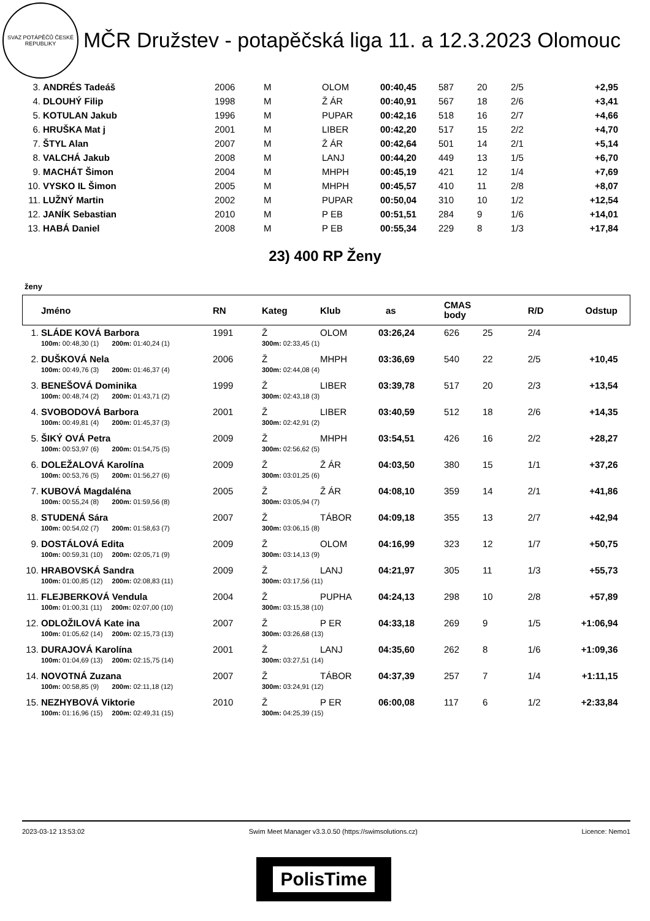SVAZ POTÁPĚČŮ ČESKÉ REPUBLIKY
MČR Družstev - potapěčská liga 11. a 12.3.2023 Olomouc
| 3. | ANDRÉS Tadeáš | 2006 | M | OLOM | 00:40,45 | 587 | 20 | 2/5 | +2,95 |
| 4. | DLOUHÝ Filip | 1998 | M | Ž ÁR | 00:40,91 | 567 | 18 | 2/6 | +3,41 |
| 5. | KOTULAN Jakub | 1996 | M | PUPAR | 00:42,16 | 518 | 16 | 2/7 | +4,66 |
| 6. | HRUŠKA Mat j | 2001 | M | LIBER | 00:42,20 | 517 | 15 | 2/2 | +4,70 |
| 7. | ŠTYL Alan | 2007 | M | Ž ÁR | 00:42,64 | 501 | 14 | 2/1 | +5,14 |
| 8. | VALCHÁ Jakub | 2008 | M | LANJ | 00:44,20 | 449 | 13 | 1/5 | +6,70 |
| 9. | MACHÁT Šimon | 2004 | M | MHPH | 00:45,19 | 421 | 12 | 1/4 | +7,69 |
| 10. | VYSKO IL Šimon | 2005 | M | MHPH | 00:45,57 | 410 | 11 | 2/8 | +8,07 |
| 11. | LUŽNÝ Martin | 2002 | M | PUPAR | 00:50,04 | 310 | 10 | 1/2 | +12,54 |
| 12. | JANÍK Sebastian | 2010 | M | P EB | 00:51,51 | 284 | 9 | 1/6 | +14,01 |
| 13. | HABÁ Daniel | 2008 | M | P EB | 00:55,34 | 229 | 8 | 1/3 | +17,84 |
23) 400 RP Ženy
ženy
| | Jméno | RN | Kateg | Klub | as | CMAS body | | R/D | Odstup |
| 1. | SLÁDE KOVÁ Barbora | 1991 | Ž | OLOM | 03:26,24 | 626 | 25 | 2/4 | |
| | 100m: 00:48,30 (1) 200m: 01:40,24 (1) | | 300m: 02:33,45 (1) | | | | | | |
| 2. | DUŠKOVÁ Nela | 2006 | Ž | MHPH | 03:36,69 | 540 | 22 | 2/5 | +10,45 |
| | 100m: 00:49,76 (3) 200m: 01:46,37 (4) | | 300m: 02:44,08 (4) | | | | | | |
| 3. | BENEŠOVÁ Dominika | 1999 | Ž | LIBER | 03:39,78 | 517 | 20 | 2/3 | +13,54 |
| | 100m: 00:48,74 (2) 200m: 01:43,71 (2) | | 300m: 02:43,18 (3) | | | | | | |
| 4. | SVOBODOVÁ Barbora | 2001 | Ž | LIBER | 03:40,59 | 512 | 18 | 2/6 | +14,35 |
| | 100m: 00:49,81 (4) 200m: 01:45,37 (3) | | 300m: 02:42,91 (2) | | | | | | |
| 5. | ŠIKÝ OVÁ Petra | 2009 | Ž | MHPH | 03:54,51 | 426 | 16 | 2/2 | +28,27 |
| | 100m: 00:53,97 (6) 200m: 01:54,75 (5) | | 300m: 02:56,62 (5) | | | | | | |
| 6. | DOLEŽALOVÁ Karolína | 2009 | Ž | Ž ÁR | 04:03,50 | 380 | 15 | 1/1 | +37,26 |
| | 100m: 00:53,76 (5) 200m: 01:56,27 (6) | | 300m: 03:01,25 (6) | | | | | | |
| 7. | KUBOVÁ Magdaléna | 2005 | Ž | Ž ÁR | 04:08,10 | 359 | 14 | 2/1 | +41,86 |
| | 100m: 00:55,24 (8) 200m: 01:59,56 (8) | | 300m: 03:05,94 (7) | | | | | | |
| 8. | STUDENÁ Sára | 2007 | Ž | TÁBOR | 04:09,18 | 355 | 13 | 2/7 | +42,94 |
| | 100m: 00:54,02 (7) 200m: 01:58,63 (7) | | 300m: 03:06,15 (8) | | | | | | |
| 9. | DOSTÁLOVÁ Edita | 2009 | Ž | OLOM | 04:16,99 | 323 | 12 | 1/7 | +50,75 |
| | 100m: 00:59,31 (10) 200m: 02:05,71 (9) | | 300m: 03:14,13 (9) | | | | | | |
| 10. | HRABOVSKÁ Sandra | 2009 | Ž | LANJ | 04:21,97 | 305 | 11 | 1/3 | +55,73 |
| | 100m: 01:00,85 (12) 200m: 02:08,83 (11) | | 300m: 03:17,56 (11) | | | | | | |
| 11. | FLEJBERKOVÁ Vendula | 2004 | Ž | PUPHA | 04:24,13 | 298 | 10 | 2/8 | +57,89 |
| | 100m: 01:00,31 (11) 200m: 02:07,00 (10) | | 300m: 03:15,38 (10) | | | | | | |
| 12. | ODLOŽILOVÁ Kate ina | 2007 | Ž | P ER | 04:33,18 | 269 | 9 | 1/5 | +1:06,94 |
| | 100m: 01:05,62 (14) 200m: 02:15,73 (13) | | 300m: 03:26,68 (13) | | | | | | |
| 13. | DURAJOVÁ Karolína | 2001 | Ž | LANJ | 04:35,60 | 262 | 8 | 1/6 | +1:09,36 |
| | 100m: 01:04,69 (13) 200m: 02:15,75 (14) | | 300m: 03:27,51 (14) | | | | | | |
| 14. | NOVOTNÁ Zuzana | 2007 | Ž | TÁBOR | 04:37,39 | 257 | 7 | 1/4 | +1:11,15 |
| | 100m: 00:58,85 (9) 200m: 02:11,18 (12) | | 300m: 03:24,91 (12) | | | | | | |
| 15. | NEZHYBOVÁ Viktorie | 2010 | Ž | P ER | 06:00,08 | 117 | 6 | 1/2 | +2:33,84 |
| | 100m: 01:16,96 (15) 200m: 02:49,31 (15) | | 300m: 04:25,39 (15) | | | | | | |
2023-03-12 13:53:02 Swim Meet Manager v3.3.0.50 (https://swimsolutions.cz) Licence: Nemo1
PolisTime